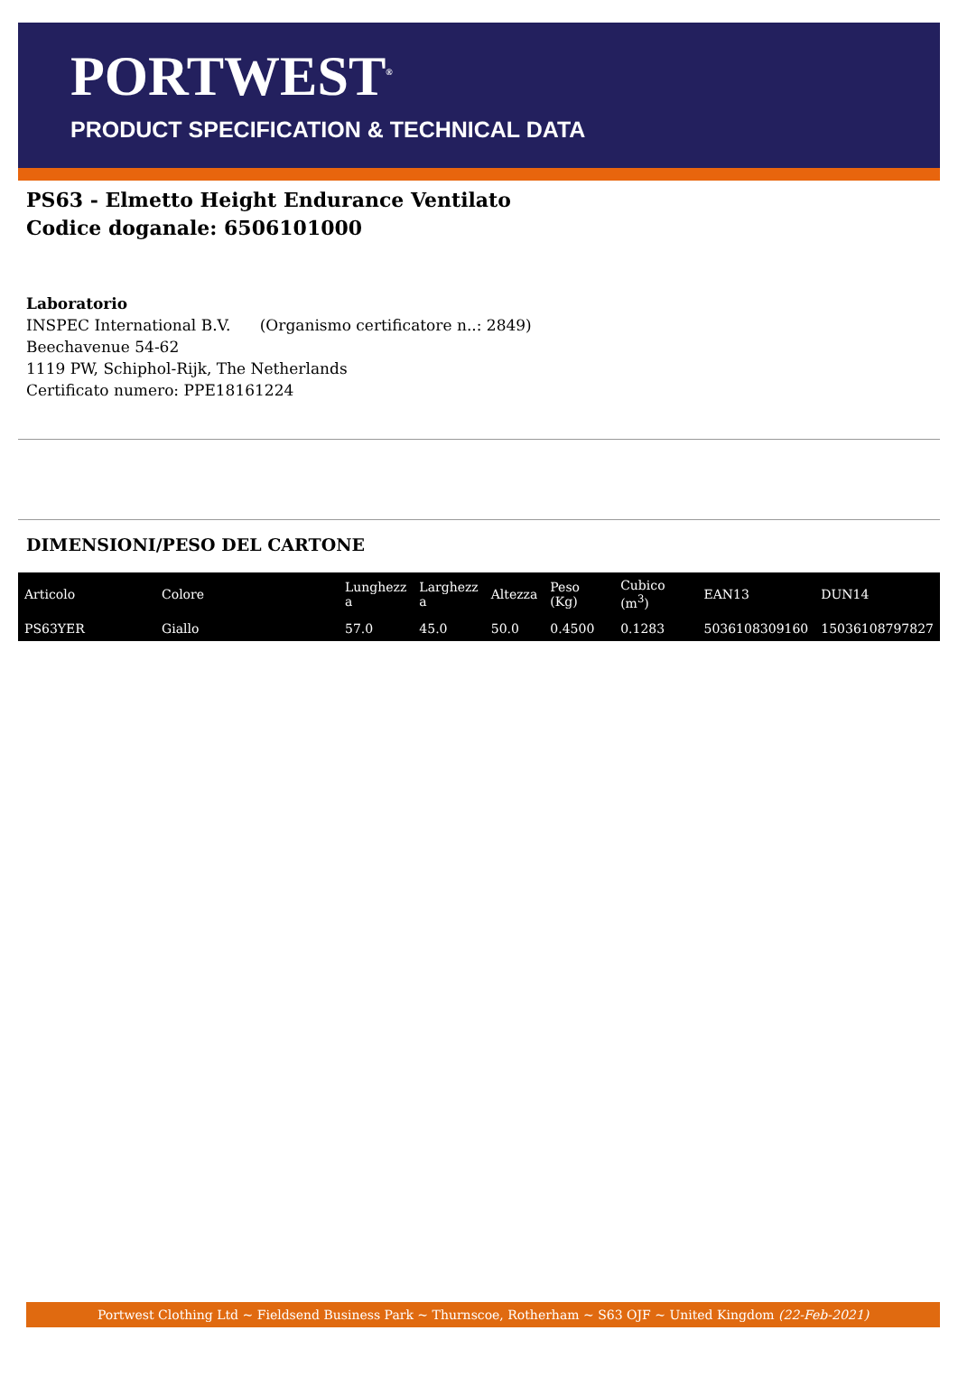PORTWEST<sup>®</sup>
PRODUCT SPECIFICATION & TECHNICAL DATA
PS63 - Elmetto Height Endurance Ventilato
Codice doganale: 6506101000
Laboratorio
INSPEC International B.V. (Organismo certificatore n..: 2849)
Beechavenue 54-62
1119 PW, Schiphol-Rijk, The Netherlands
Certificato numero: PPE18161224
DIMENSIONI/PESO DEL CARTONE
| Articolo | Colore | Lunghezz a | Larghezz a | Altezza | Peso (Kg) | Cubico (m<sup>3</sup>) | EAN13 | DUN14 |
| --- | --- | --- | --- | --- | --- | --- | --- | --- |
| PS63YER | Giallo | 57.0 | 45.0 | 50.0 | 0.4500 | 0.1283 | 5036108309160 | 15036108797827 |
Portwest Clothing Ltd ~ Fieldsend Business Park ~ Thurnscoe, Rotherham ~ S63 OJF ~ United Kingdom (22-Feb-2021)